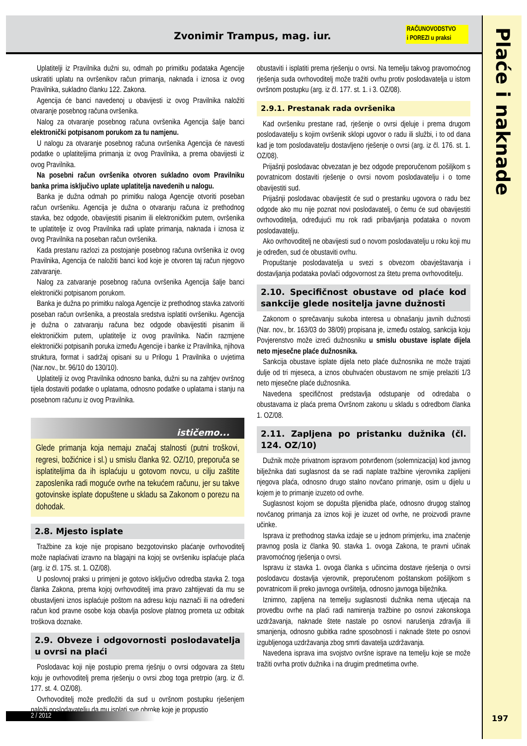Zvonimir Trampus, mag. iur.
RAČUNOVODSTVO
i POREZI u praksi
Plaće i naknade
Uplatitelji iz Pravilnika dužni su, odmah po primitku podataka Agencije uskratiti uplatu na ovršenikov račun primanja, naknada i iznosa iz ovog Pravilnika, sukladno članku 122. Zakona.
Agencija će banci navedenoj u obavijesti iz ovog Pravilnika naložiti otvaranje posebnog računa ovršenika.
Nalog za otvaranje posebnog računa ovršenika Agencija šalje banci elektronički potpisanom porukom za tu namjenu.
U nalogu za otvaranje posebnog računa ovršenika Agencija će navesti podatke o uplatiteljima primanja iz ovog Pravilnika, a prema obavijesti iz ovog Pravilnika.
Na posebni račun ovršenika otvoren sukladno ovom Pravilniku banka prima isključivo uplate uplatitelja navedenih u nalogu.
Banka je dužna odmah po primitku naloga Agencije otvoriti poseban račun ovršeniku. Agencija je dužna o otvaranju računa iz prethodnog stavka, bez odgode, obavijestiti pisanim ili elektroničkim putem, ovršenika te uplatitelje iz ovog Pravilnika radi uplate primanja, naknada i iznosa iz ovog Pravilnika na poseban račun ovršenika.
Kada prestanu razlozi za postojanje posebnog računa ovršenika iz ovog Pravilnika, Agencija će naložiti banci kod koje je otvoren taj račun njegovo zatvaranje.
Nalog za zatvaranje posebnog računa ovršenika Agencija šalje banci elektronički potpisanom porukom.
Banka je dužna po primitku naloga Agencije iz prethodnog stavka zatvoriti poseban račun ovršenika, a preostala sredstva isplatiti ovršeniku. Agencija je dužna o zatvaranju računa bez odgode obavijestiti pisanim ili elektroničkim putem, uplatitelje iz ovog pravilnika. Način razmjene elektronički potpisanih poruka između Agencije i banke iz Pravilnika, njihova struktura, format i sadržaj opisani su u Prilogu 1 Pravilnika o uvjetima (Nar.nov., br. 96/10 do 130/10).
Uplatitelji iz ovog Pravilnika odnosno banka, dužni su na zahtjev ovršnog tijela dostaviti podatke o uplatama, odnosno podatke o uplatama i stanju na posebnom računu iz ovog Pravilnika.
ističemo...
Glede primanja koja nemaju značaj stalnosti (putni troškovi, regresi, božićnice i sl.) u smislu članka 92. OZ/10, preporuča se isplatiteljima da ih isplaćuju u gotovom novcu, u cilju zaštite zaposlenika radi moguće ovrhe na tekućem računu, jer su takve gotovinske isplate dopuštene u skladu sa Zakonom o porezu na dohodak.
2.8. Mjesto isplate
Tražbine za koje nije propisano bezgotovinsko plaćanje ovrhovoditelj može naplaćivati izravno na blagajni na kojoj se ovršeniku isplaćuje plaća (arg. iz čl. 175. st. 1. OZ/08).
U poslovnoj praksi u primjeni je gotovo isključivo odredba stavka 2. toga članka Zakona, prema kojoj ovrhovoditelj ima pravo zahtijevati da mu se obustavljeni iznos isplaćuje poštom na adresu koju naznači ili na određeni račun kod pravne osobe koja obavlja poslove platnog prometa uz odbitak troškova doznake.
2.9. Obveze i odgovornosti poslodavatelja u ovrsi na plaći
Poslodavac koji nije postupio prema rješnju o ovrsi odgovara za štetu koju je ovrhovoditelj prema rješenju o ovrsi zbog toga pretrpio (arg. iz čl. 177. st. 4. OZ/08).
Ovrhovoditelj može predložiti da sud u ovršnom postupku rješenjem naloži poslodavatelju da mu isplati sve obroke koje je propustio
obustaviti i isplatiti prema rješenju o ovrsi. Na temelju takvog pravomoćnog rješenja suda ovrhovoditelj može tražiti ovrhu protiv poslodavatelja u istom ovršnom postupku (arg. iz čl. 177. st. 1. i 3. OZ/08).
2.9.1. Prestanak rada ovršenika
Kad ovršeniku prestane rad, rješenje o ovrsi djeluje i prema drugom poslodavatelju s kojim ovršenik sklopi ugovor o radu ili službi, i to od dana kad je tom poslodavatelju dostavljeno rješenje o ovrsi (arg. iz čl. 176. st. 1. OZ/08).
Prijašnji poslodavac obvezatan je bez odgode preporučenom pošiljkom s povratnicom dostaviti rješenje o ovrsi novom poslodavatelju i o tome obavijestiti sud.
Prijašnji poslodavac obavijestit će sud o prestanku ugovora o radu bez odgode ako mu nije poznat novi poslodavatelj, o čemu će sud obavijestiti ovrhovoditelja, određujući mu rok radi pribavljanja podataka o novom poslodavatelju.
Ako ovrhovoditelj ne obavijesti sud o novom poslodavatelju u roku koji mu je određen, sud će obustaviti ovrhu.
Propuštanje poslodavatelja u svezi s obvezom obavještavanja i dostavljanja podataka povlači odgovornost za štetu prema ovrhovoditelju.
2.10. Specifičnost obustave od plaće kod sankcije glede nositelja javne dužnosti
Zakonom o sprečavanju sukoba interesa u obnašanju javnih dužnosti (Nar. nov., br. 163/03 do 38/09) propisana je, između ostalog, sankcija koju Povjerenstvo može izreći dužnosniku u smislu obustave isplate dijela neto mjesečne plaće dužnosnika.
Sankcija obustave isplate dijela neto plaće dužnosnika ne može trajati dulje od tri mjeseca, a iznos obuhvaćen obustavom ne smije prelaziti 1/3 neto mjesečne plaće dužnosnika.
Navedena specifičnost predstavlja odstupanje od odredaba o obustavama iz plaća prema Ovršnom zakonu u skladu s odredbom članka 1. OZ/08.
2.11. Zapljena po pristanku dužnika (čl. 124. OZ/10)
Dužnik može privatnom ispravom potvrđenom (solemnizacija) kod javnog bilježnika dati suglasnost da se radi naplate tražbine vjerovnika zaplijeni njegova plaća, odnosno drugo stalno novčano primanje, osim u dijelu u kojem je to primanje izuzeto od ovrhe.
Suglasnost kojom se dopušta pljenidba plaće, odnosno drugog stalnog novčanog primanja za iznos koji je izuzet od ovrhe, ne proizvodi pravne učinke.
Isprava iz prethodnog stavka izdaje se u jednom primjerku, ima značenje pravnog posla iz članka 90. stavka 1. ovoga Zakona, te pravni učinak pravomoćnog rješenja o ovrsi.
Ispravu iz stavka 1. ovoga članka s učincima dostave rješenja o ovrsi poslodavcu dostavlja vjerovnik, preporučenom poštanskom pošiljkom s povratnicom ili preko javnoga ovršitelja, odnosno javnoga bilježnika.
Iznimno, zapljena na temelju suglasnosti dužnika nema utjecaja na provedbu ovrhe na plaći radi namirenja tražbine po osnovi zakonskoga uzdržavanja, naknade štete nastale po osnovi narušenja zdravlja ili smanjenja, odnosno gubitka radne sposobnosti i naknade štete po osnovi izgubljenoga uzdržavanja zbog smrti davatelja uzdržavanja.
Navedena isprava ima svojstvo ovršne isprave na temelju koje se može tražiti ovrha protiv dužnika i na drugim predmetima ovrhe.
2 / 2012 197